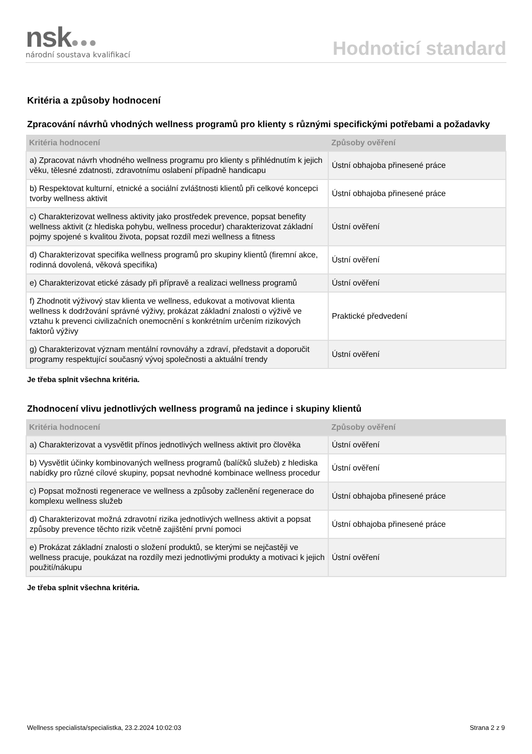nsk●●●
národní soustava kvalifikací
Hodnoticí standard
Kritéria a způsoby hodnocení
Zpracování návrhů vhodných wellness programů pro klienty s různými specifickými potřebami a požadavky
| Kritéria hodnocení | Způsoby ověření |
| --- | --- |
| a) Zpracovat návrh vhodného wellness programu pro klienty s přihlédnutím k jejich věku, tělesné zdatnosti, zdravotnímu oslabení případně handicapu | Ústní obhajoba přinesené práce |
| b) Respektovat kulturní, etnické a sociální zvláštnosti klientů při celkové koncepci tvorby wellness aktivit | Ústní obhajoba přinesené práce |
| c) Charakterizovat wellness aktivity jako prostředek prevence, popsat benefity wellness aktivit (z hlediska pohybu, wellness procedur) charakterizovat základní pojmy spojené s kvalitou života, popsat rozdíl mezi wellness a fitness | Ústní ověření |
| d) Charakterizovat specifika wellness programů pro skupiny klientů (firemní akce, rodinná dovolená, věková specifika) | Ústní ověření |
| e) Charakterizovat etické zásady při přípravě a realizaci wellness programů | Ústní ověření |
| f) Zhodnotit výživový stav klienta ve wellness, edukovat a motivovat klienta wellness k dodržování správné výživy, prokázat základní znalosti o výživě ve vztahu k prevenci civilizačních onemocnění s konkrétním určením rizikových faktorů výživy | Praktické předvedení |
| g) Charakterizovat význam mentální rovnováhy a zdraví, představit a doporučit programy respektující současný vývoj společnosti a aktuální trendy | Ústní ověření |
Je třeba splnit všechna kritéria.
Zhodnocení vlivu jednotlivých wellness programů na jedince i skupiny klientů
| Kritéria hodnocení | Způsoby ověření |
| --- | --- |
| a) Charakterizovat a vysvětlit přínos jednotlivých wellness aktivit pro člověka | Ústní ověření |
| b) Vysvětlit účinky kombinovaných wellness programů (balíčků služeb) z hlediska nabídky pro různé cílové skupiny, popsat nevhodné kombinace wellness procedur | Ústní ověření |
| c) Popsat možnosti regenerace ve wellness a způsoby začlenění regenerace do komplexu wellness služeb | Ústní obhajoba přinesené práce |
| d) Charakterizovat možná zdravotní rizika jednotlivých wellness aktivit a popsat způsoby prevence těchto rizik včetně zajištění první pomoci | Ústní obhajoba přinesené práce |
| e) Prokázat základní znalosti o složení produktů, se kterými se nejčastěji ve wellness pracuje, poukázat na rozdíly mezi jednotlivými produkty a motivaci k jejich použití/nákupu | Ústní ověření |
Je třeba splnit všechna kritéria.
Wellness specialista/specialistka, 23.2.2024 10:02:03 Strana 2 z 9